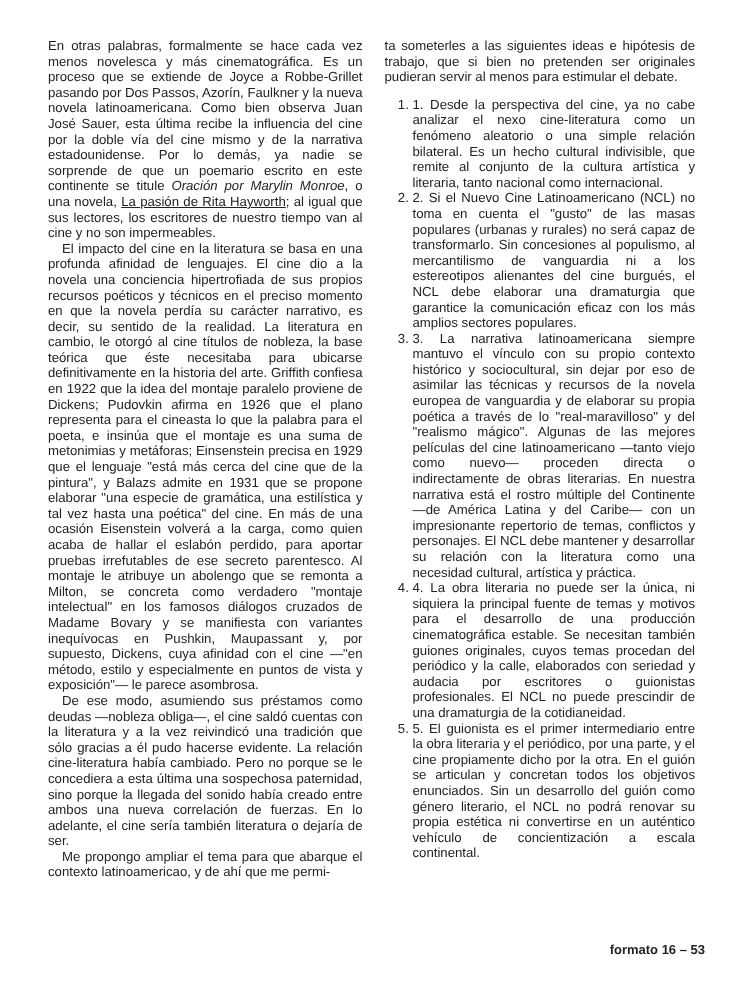En otras palabras, formalmente se hace cada vez menos novelesca y más cinematográfica. Es un proceso que se extiende de Joyce a Robbe-Grillet pasando por Dos Passos, Azorín, Faulkner y la nueva novela latinoamericana. Como bien observa Juan José Sauer, esta última recibe la influencia del cine por la doble vía del cine mismo y de la narrativa estadounidense. Por lo demás, ya nadie se sorprende de que un poemario escrito en este continente se titule Oración por Marylin Monroe, o una novela, La pasión de Rita Hayworth; al igual que sus lectores, los escritores de nuestro tiempo van al cine y no son impermeables.
El impacto del cine en la literatura se basa en una profunda afinidad de lenguajes. El cine dio a la novela una conciencia hipertrofiada de sus propios recursos poéticos y técnicos en el preciso momento en que la novela perdía su carácter narrativo, es decir, su sentido de la realidad. La literatura en cambio, le otorgó al cine títulos de nobleza, la base teórica que éste necesitaba para ubicarse definitivamente en la historia del arte. Griffith confiesa en 1922 que la idea del montaje paralelo proviene de Dickens; Pudovkin afirma en 1926 que el plano representa para el cineasta lo que la palabra para el poeta, e insinúa que el montaje es una suma de metonimias y metáforas; Einsenstein precisa en 1929 que el lenguaje "está más cerca del cine que de la pintura", y Balazs admite en 1931 que se propone elaborar "una especie de gramática, una estilística y tal vez hasta una poética" del cine. En más de una ocasión Eisenstein volverá a la carga, como quien acaba de hallar el eslabón perdido, para aportar pruebas irrefutables de ese secreto parentesco. Al montaje le atribuye un abolengo que se remonta a Milton, se concreta como verdadero "montaje intelectual" en los famosos diálogos cruzados de Madame Bovary y se manifiesta con variantes inequívocas en Pushkin, Maupassant y, por supuesto, Dickens, cuya afinidad con el cine —"en método, estilo y especialmente en puntos de vista y exposición"— le parece asombrosa.
De ese modo, asumiendo sus préstamos como deudas —nobleza obliga—, el cine saldó cuentas con la literatura y a la vez reivindicó una tradición que sólo gracias a él pudo hacerse evidente. La relación cine-literatura había cambiado. Pero no porque se le concediera a esta última una sospechosa paternidad, sino porque la llegada del sonido había creado entre ambos una nueva correlación de fuerzas. En lo adelante, el cine sería también literatura o dejaría de ser.
Me propongo ampliar el tema para que abarque el contexto latinoamericao, y de ahí que me permi-
ta someterles a las siguientes ideas e hipótesis de trabajo, que si bien no pretenden ser originales pudieran servir al menos para estimular el debate.
1. 1. Desde la perspectiva del cine, ya no cabe analizar el nexo cine-literatura como un fenómeno aleatorio o una simple relación bilateral. Es un hecho cultural indivisible, que remite al conjunto de la cultura artística y literaria, tanto nacional como internacional.
2. 2. Si el Nuevo Cine Latinoamericano (NCL) no toma en cuenta el "gusto" de las masas populares (urbanas y rurales) no será capaz de transformarlo. Sin concesiones al populismo, al mercantilismo de vanguardia ni a los estereotipos alienantes del cine burgués, el NCL debe elaborar una dramaturgia que garantice la comunicación eficaz con los más amplios sectores populares.
3. 3. La narrativa latinoamericana siempre mantuvo el vínculo con su propio contexto histórico y sociocultural, sin dejar por eso de asimilar las técnicas y recursos de la novela europea de vanguardia y de elaborar su propia poética a través de lo "real-maravilloso" y del "realismo mágico". Algunas de las mejores películas del cine latinoamericano —tanto viejo como nuevo— proceden directa o indirectamente de obras literarias. En nuestra narrativa está el rostro múltiple del Continente —de América Latina y del Caribe— con un impresionante repertorio de temas, conflictos y personajes. El NCL debe mantener y desarrollar su relación con la literatura como una necesidad cultural, artística y práctica.
4. 4. La obra literaria no puede ser la única, ni siquiera la principal fuente de temas y motivos para el desarrollo de una producción cinematográfica estable. Se necesitan también guiones originales, cuyos temas procedan del periódico y la calle, elaborados con seriedad y audacia por escritores o guionistas profesionales. El NCL no puede prescindir de una dramaturgia de la cotidianeidad.
5. 5. El guionista es el primer intermediario entre la obra literaria y el periódico, por una parte, y el cine propiamente dicho por la otra. En el guión se articulan y concretan todos los objetivos enunciados. Sin un desarrollo del guión como género literario, el NCL no podrá renovar su propia estética ni convertirse en un auténtico vehículo de concientización a escala continental.
formato 16 – 53